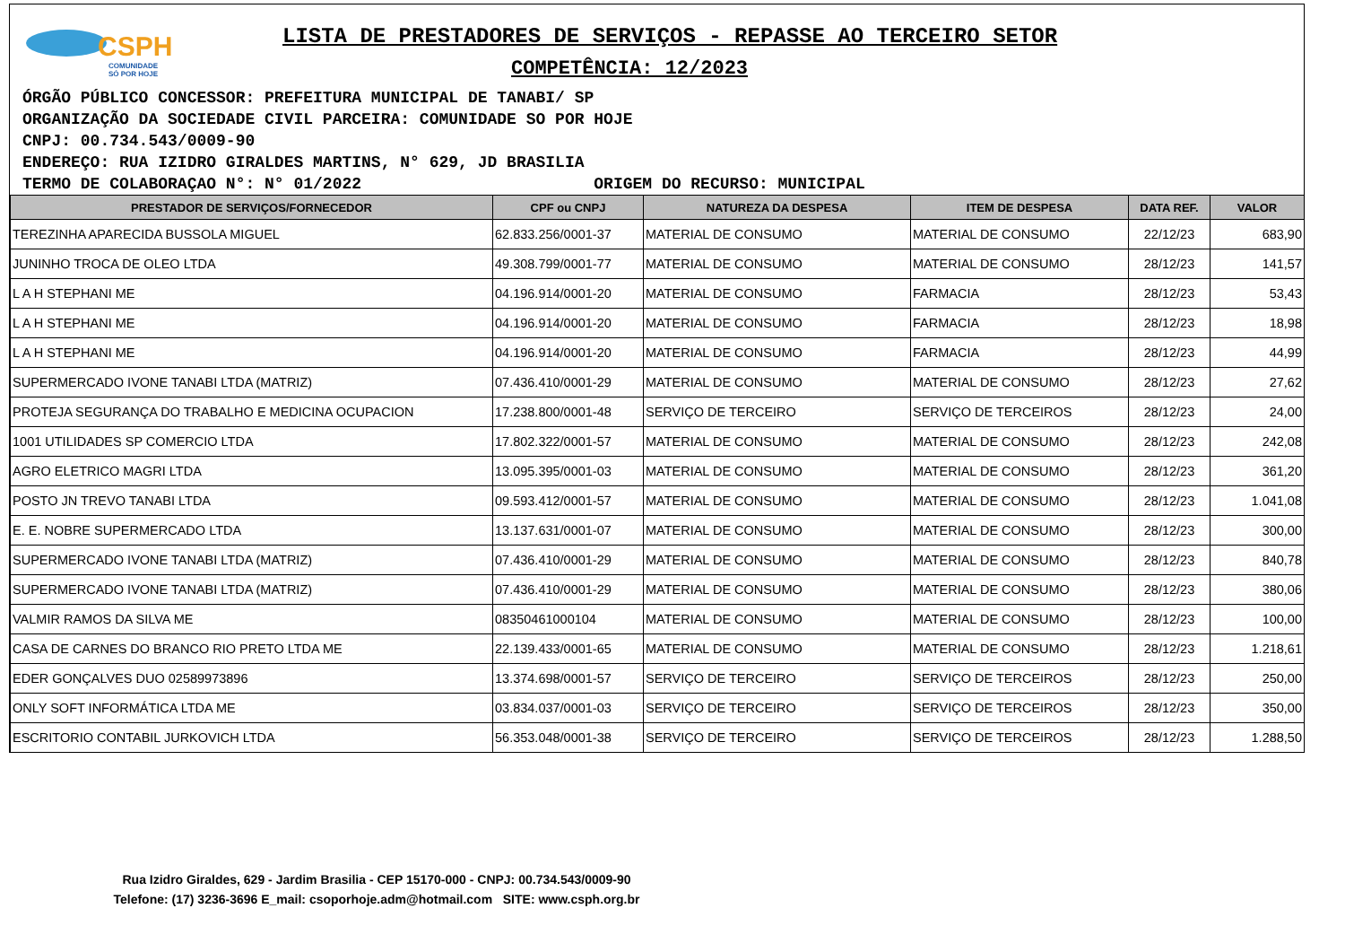CSPH
COMUNIDADE
SÓ POR HOJE
LISTA DE PRESTADORES DE SERVIÇOS - REPASSE AO TERCEIRO SETOR
COMPETÊNCIA: 12/2023
ÓRGÃO PÚBLICO CONCESSOR: PREFEITURA MUNICIPAL DE TANABI/ SP
ORGANIZAÇÃO DA SOCIEDADE CIVIL PARCEIRA: COMUNIDADE SO POR HOJE
CNPJ: 00.734.543/0009-90
ENDEREÇO: RUA IZIDRO GIRALDES MARTINS, N° 629, JD BRASILIA
TERMO DE COLABORAÇAO N°: N° 01/2022 ORIGEM DO RECURSO: MUNICIPAL
| PRESTADOR DE SERVIÇOS/FORNECEDOR | CPF ou CNPJ | NATUREZA DA DESPESA | ITEM DE DESPESA | DATA REF. | VALOR |
| --- | --- | --- | --- | --- | --- |
| TEREZINHA APARECIDA BUSSOLA MIGUEL | 62.833.256/0001-37 | MATERIAL DE CONSUMO | MATERIAL DE CONSUMO | 22/12/23 | 683,90 |
| JUNINHO TROCA DE OLEO LTDA | 49.308.799/0001-77 | MATERIAL DE CONSUMO | MATERIAL DE CONSUMO | 28/12/23 | 141,57 |
| L A H STEPHANI ME | 04.196.914/0001-20 | MATERIAL DE CONSUMO | FARMACIA | 28/12/23 | 53,43 |
| L A H STEPHANI ME | 04.196.914/0001-20 | MATERIAL DE CONSUMO | FARMACIA | 28/12/23 | 18,98 |
| L A H STEPHANI ME | 04.196.914/0001-20 | MATERIAL DE CONSUMO | FARMACIA | 28/12/23 | 44,99 |
| SUPERMERCADO IVONE TANABI LTDA (MATRIZ) | 07.436.410/0001-29 | MATERIAL DE CONSUMO | MATERIAL DE CONSUMO | 28/12/23 | 27,62 |
| PROTEJA SEGURANÇA DO TRABALHO E MEDICINA OCUPACION | 17.238.800/0001-48 | SERVIÇO DE TERCEIRO | SERVIÇO DE TERCEIROS | 28/12/23 | 24,00 |
| 1001 UTILIDADES SP COMERCIO LTDA | 17.802.322/0001-57 | MATERIAL DE CONSUMO | MATERIAL DE CONSUMO | 28/12/23 | 242,08 |
| AGRO ELETRICO MAGRI LTDA | 13.095.395/0001-03 | MATERIAL DE CONSUMO | MATERIAL DE CONSUMO | 28/12/23 | 361,20 |
| POSTO JN TREVO TANABI LTDA | 09.593.412/0001-57 | MATERIAL DE CONSUMO | MATERIAL DE CONSUMO | 28/12/23 | 1.041,08 |
| E. E. NOBRE SUPERMERCADO LTDA | 13.137.631/0001-07 | MATERIAL DE CONSUMO | MATERIAL DE CONSUMO | 28/12/23 | 300,00 |
| SUPERMERCADO IVONE TANABI LTDA (MATRIZ) | 07.436.410/0001-29 | MATERIAL DE CONSUMO | MATERIAL DE CONSUMO | 28/12/23 | 840,78 |
| SUPERMERCADO IVONE TANABI LTDA (MATRIZ) | 07.436.410/0001-29 | MATERIAL DE CONSUMO | MATERIAL DE CONSUMO | 28/12/23 | 380,06 |
| VALMIR RAMOS DA SILVA ME | 08350461000104 | MATERIAL DE CONSUMO | MATERIAL DE CONSUMO | 28/12/23 | 100,00 |
| CASA DE CARNES DO BRANCO RIO PRETO LTDA ME | 22.139.433/0001-65 | MATERIAL DE CONSUMO | MATERIAL DE CONSUMO | 28/12/23 | 1.218,61 |
| EDER GONÇALVES DUO 02589973896 | 13.374.698/0001-57 | SERVIÇO DE TERCEIRO | SERVIÇO DE TERCEIROS | 28/12/23 | 250,00 |
| ONLY SOFT INFORMÁTICA LTDA ME | 03.834.037/0001-03 | SERVIÇO DE TERCEIRO | SERVIÇO DE TERCEIROS | 28/12/23 | 350,00 |
| ESCRITORIO CONTABIL JURKOVICH LTDA | 56.353.048/0001-38 | SERVIÇO DE TERCEIRO | SERVIÇO DE TERCEIROS | 28/12/23 | 1.288,50 |
Rua Izidro Giraldes, 629 - Jardim Brasilia - CEP 15170-000 - CNPJ: 00.734.543/0009-90
Telefone: (17) 3236-3696 E_mail: csoporhoje.adm@hotmail.com SITE: www.csph.org.br